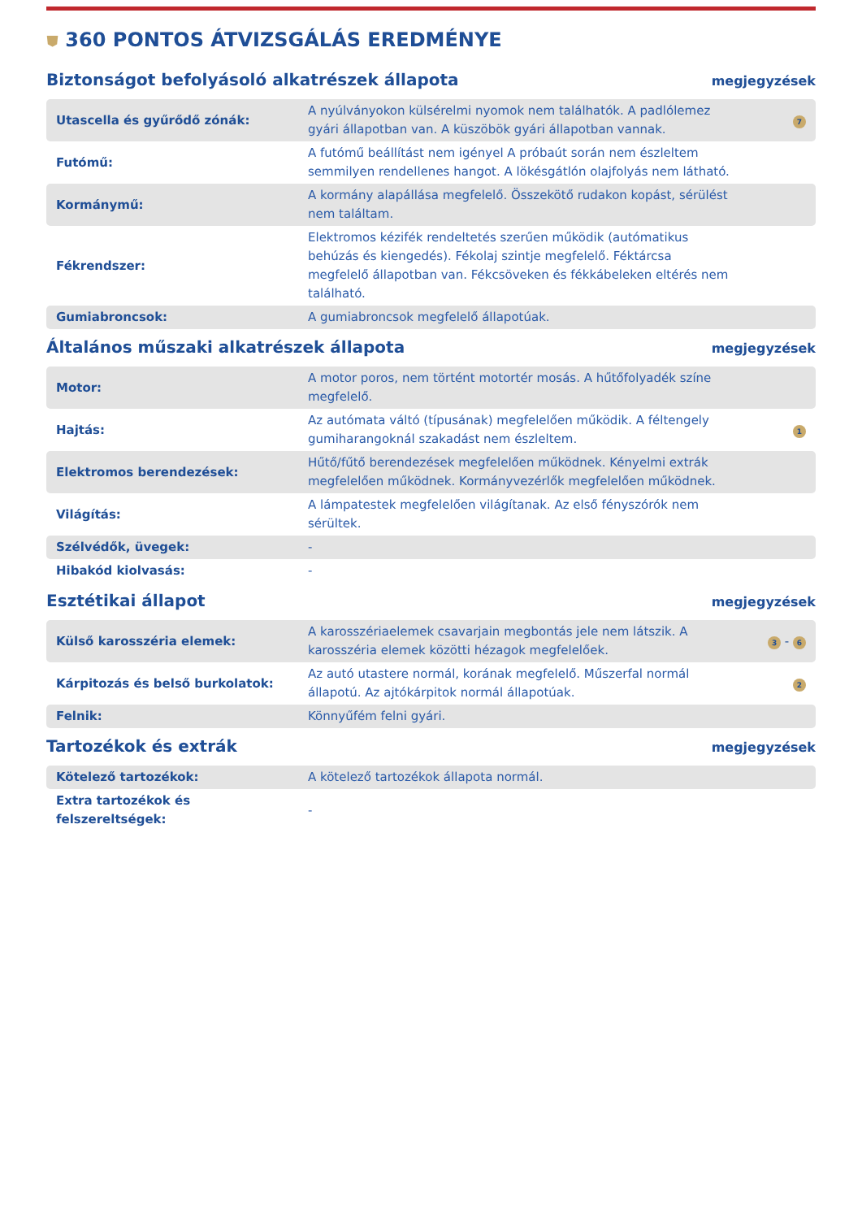⛊ 360 PONTOS ÁTVIZSGÁLÁS EREDMÉNYE
Biztonságot befolyásoló alkatrészek állapota
megjegyzések
| Utascella és gyűrődő zónák: | A nyúlványokon külsérelmi nyomok nem találhatók. A padlólemez gyári állapotban van. A küszöbök gyári állapotban vannak. | 7 |
| Futómű: | A futómű beállítást nem igényel A próbaút során nem észleltem semmilyen rendellenes hangot. A lökésgátlón olajfolyás nem látható. | |
| Kormánymű: | A kormány alapállása megfelelő. Összekötő rudakon kopást, sérülést nem találtam. | |
| Fékrendszer: | Elektromos kézifék rendeltetés szerűen működik (autómatikus behúzás és kiengedés). Fékolaj szintje megfelelő. Féktárcsa megfelelő állapotban van. Fékcsöveken és fékkábeleken eltérés nem található. | |
| Gumiabroncsok: | A gumiabroncsok megfelelő állapotúak. | |
Általános műszaki alkatrészek állapota
megjegyzések
| Motor: | A motor poros, nem történt motortér mosás. A hűtőfolyadék színe megfelelő. | |
| Hajtás: | Az autómata váltó (típusának) megfelelően működik. A féltengely gumiharangoknál szakadást nem észleltem. | 1 |
| Elektromos berendezések: | Hűtő/fűtő berendezések megfelelően működnek. Kényelmi extrák megfelelően működnek. Kormányvezérlők megfelelően működnek. | |
| Világítás: | A lámpatestek megfelelően világítanak. Az első fényszórók nem sérültek. | |
| Szélvédők, üvegek: | - | |
| Hibakód kiolvasás: | - | |
Esztétikai állapot
megjegyzések
| Külső karosszéria elemek: | A karosszériaelemek csavarjain megbontás jele nem látszik. A karosszéria elemek közötti hézagok megfelelőek. | 3 - 6 |
| Kárpitozás és belső burkolatok: | Az autó utastere normál, korának megfelelő. Műszerfal normál állapotú. Az ajtókárpitok normál állapotúak. | 2 |
| Felnik: | Könnyűfém felni gyári. | |
Tartozékok és extrák
megjegyzések
| Kötelező tartozékok: | A kötelező tartozékok állapota normál. | |
| Extra tartozékok és felszereltségek: | - | |